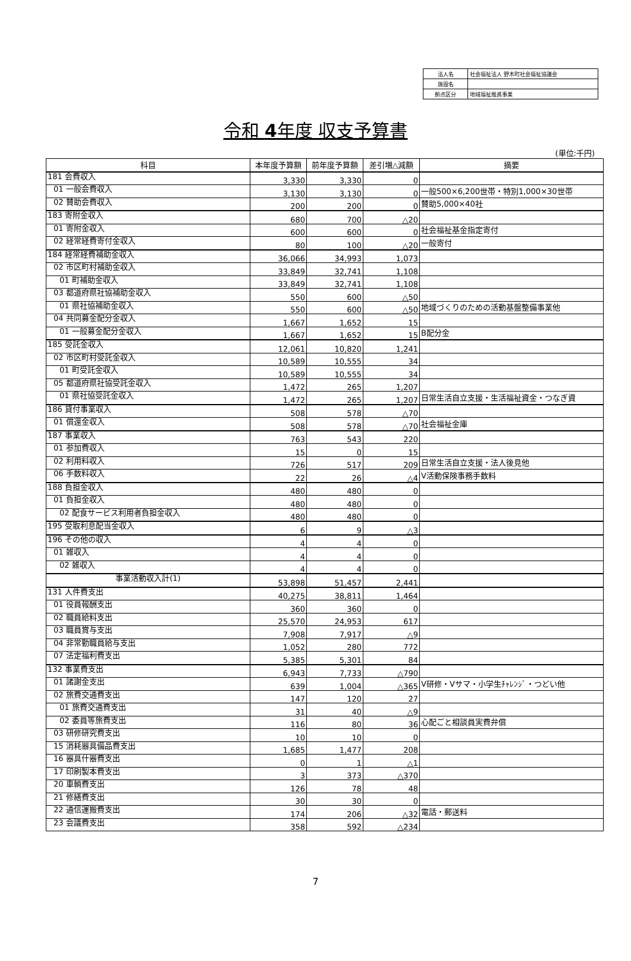| 法人名 | 社会福祉法人 野木町社会福祉協議会 |
| 施設名 | |
| 拠点区分 | 地域福祉推進事業 |
令和 4年度 収支予算書
(単位:千円)
| 科目 | 本年度予算額 | 前年度予算額 | 差引増△減額 | 摘要 |
| --- | --- | --- | --- | --- |
| 181 会費収入 | 3,330 | 3,330 | 0 | |
| 01 一般会費収入 | 3,130 | 3,130 | 0 | 一般500×6,200世帯・特別1,000×30世帯 |
| 02 賛助会費収入 | 200 | 200 | 0 | 賛助5,000×40社 |
| 183 寄附金収入 | 680 | 700 | △20 | |
| 01 寄附金収入 | 600 | 600 | 0 | 社会福祉基金指定寄付 |
| 02 経常経費寄付金収入 | 80 | 100 | △20 | 一般寄付 |
| 184 経常経費補助金収入 | 36,066 | 34,993 | 1,073 | |
| 02 市区町村補助金収入 | 33,849 | 32,741 | 1,108 | |
| 01 町補助金収入 | 33,849 | 32,741 | 1,108 | |
| 03 都道府県社協補助金収入 | 550 | 600 | △50 | |
| 01 県社協補助金収入 | 550 | 600 | △50 | 地域づくりのための活動基盤整備事業他 |
| 04 共同募金配分金収入 | 1,667 | 1,652 | 15 | |
| 01 一般募金配分金収入 | 1,667 | 1,652 | 15 | B配分金 |
| 185 受託金収入 | 12,061 | 10,820 | 1,241 | |
| 02 市区町村受託金収入 | 10,589 | 10,555 | 34 | |
| 01 町受託金収入 | 10,589 | 10,555 | 34 | |
| 05 都道府県社協受託金収入 | 1,472 | 265 | 1,207 | |
| 01 県社協受託金収入 | 1,472 | 265 | 1,207 | 日常生活自立支援・生活福祉資金・つなぎ資 |
| 186 貸付事業収入 | 508 | 578 | △70 | |
| 01 償還金収入 | 508 | 578 | △70 | 社会福祉金庫 |
| 187 事業収入 | 763 | 543 | 220 | |
| 01 参加費収入 | 15 | 0 | 15 | |
| 02 利用料収入 | 726 | 517 | 209 | 日常生活自立支援・法人後見他 |
| 06 手数料収入 | 22 | 26 | △4 | V活動保険事務手数料 |
| 188 負担金収入 | 480 | 480 | 0 | |
| 01 負担金収入 | 480 | 480 | 0 | |
| 02 配食サービス利用者負担金収入 | 480 | 480 | 0 | |
| 195 受取利息配当金収入 | 6 | 9 | △3 | |
| 196 その他の収入 | 4 | 4 | 0 | |
| 01 雑収入 | 4 | 4 | 0 | |
| 02 雑収入 | 4 | 4 | 0 | |
| 事業活動収入計(1) | 53,898 | 51,457 | 2,441 | |
| 131 人件費支出 | 40,275 | 38,811 | 1,464 | |
| 01 役員報酬支出 | 360 | 360 | 0 | |
| 02 職員給料支出 | 25,570 | 24,953 | 617 | |
| 03 職員賞与支出 | 7,908 | 7,917 | △9 | |
| 04 非常勤職員給与支出 | 1,052 | 280 | 772 | |
| 07 法定福利費支出 | 5,385 | 5,301 | 84 | |
| 132 事業費支出 | 6,943 | 7,733 | △790 | |
| 01 諸謝金支出 | 639 | 1,004 | △365 | V研修・Vサマ・小学生ﾁｬﾚﾝｼﾞ・つどい他 |
| 02 旅費交通費支出 | 147 | 120 | 27 | |
| 01 旅費交通費支出 | 31 | 40 | △9 | |
| 02 委員等旅費支出 | 116 | 80 | 36 | 心配ごと相談員実費弁償 |
| 03 研修研究費支出 | 10 | 10 | 0 | |
| 15 消耗器具備品費支出 | 1,685 | 1,477 | 208 | |
| 16 器具什器費支出 | 0 | 1 | △1 | |
| 17 印刷製本費支出 | 3 | 373 | △370 | |
| 20 車輌費支出 | 126 | 78 | 48 | |
| 21 修繕費支出 | 30 | 30 | 0 | |
| 22 通信運搬費支出 | 174 | 206 | △32 | 電話・郵送料 |
| 23 会議費支出 | 358 | 592 | △234 | |
7